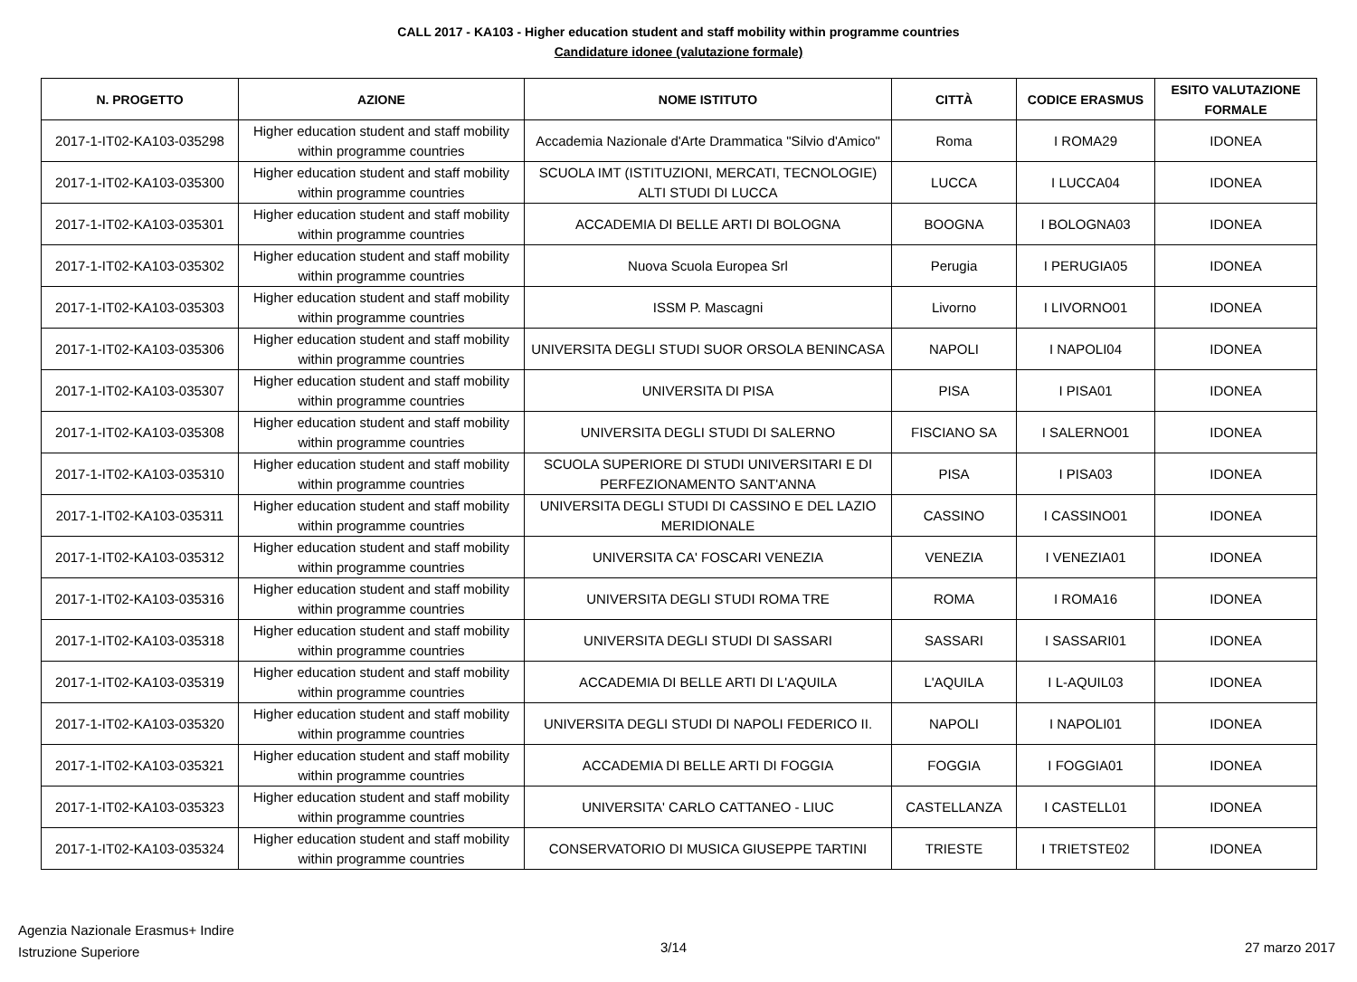CALL 2017 - KA103 - Higher education student and staff mobility within programme countries
Candidature idonee (valutazione formale)
| N. PROGETTO | AZIONE | NOME ISTITUTO | CITTÀ | CODICE ERASMUS | ESITO VALUTAZIONE FORMALE |
| --- | --- | --- | --- | --- | --- |
| 2017-1-IT02-KA103-035298 | Higher education student and staff mobility within programme countries | Accademia Nazionale d'Arte Drammatica "Silvio d'Amico" | Roma | I ROMA29 | IDONEA |
| 2017-1-IT02-KA103-035300 | Higher education student and staff mobility within programme countries | SCUOLA IMT (ISTITUZIONI, MERCATI, TECNOLOGIE) ALTI STUDI DI LUCCA | LUCCA | I LUCCA04 | IDONEA |
| 2017-1-IT02-KA103-035301 | Higher education student and staff mobility within programme countries | ACCADEMIA DI BELLE ARTI DI BOLOGNA | BOOGNA | I BOLOGNA03 | IDONEA |
| 2017-1-IT02-KA103-035302 | Higher education student and staff mobility within programme countries | Nuova Scuola Europea Srl | Perugia | I PERUGIA05 | IDONEA |
| 2017-1-IT02-KA103-035303 | Higher education student and staff mobility within programme countries | ISSM P. Mascagni | Livorno | I LIVORNO01 | IDONEA |
| 2017-1-IT02-KA103-035306 | Higher education student and staff mobility within programme countries | UNIVERSITA DEGLI STUDI SUOR ORSOLA BENINCASA | NAPOLI | I NAPOLI04 | IDONEA |
| 2017-1-IT02-KA103-035307 | Higher education student and staff mobility within programme countries | UNIVERSITA DI PISA | PISA | I PISA01 | IDONEA |
| 2017-1-IT02-KA103-035308 | Higher education student and staff mobility within programme countries | UNIVERSITA DEGLI STUDI DI SALERNO | FISCIANO SA | I SALERNO01 | IDONEA |
| 2017-1-IT02-KA103-035310 | Higher education student and staff mobility within programme countries | SCUOLA SUPERIORE DI STUDI UNIVERSITARI E DI PERFEZIONAMENTO SANT'ANNA | PISA | I PISA03 | IDONEA |
| 2017-1-IT02-KA103-035311 | Higher education student and staff mobility within programme countries | UNIVERSITA DEGLI STUDI DI CASSINO E DEL LAZIO MERIDIONALE | CASSINO | I CASSINO01 | IDONEA |
| 2017-1-IT02-KA103-035312 | Higher education student and staff mobility within programme countries | UNIVERSITA CA' FOSCARI VENEZIA | VENEZIA | I VENEZIA01 | IDONEA |
| 2017-1-IT02-KA103-035316 | Higher education student and staff mobility within programme countries | UNIVERSITA DEGLI STUDI ROMA TRE | ROMA | I ROMA16 | IDONEA |
| 2017-1-IT02-KA103-035318 | Higher education student and staff mobility within programme countries | UNIVERSITA DEGLI STUDI DI SASSARI | SASSARI | I SASSARI01 | IDONEA |
| 2017-1-IT02-KA103-035319 | Higher education student and staff mobility within programme countries | ACCADEMIA DI BELLE ARTI DI L'AQUILA | L'AQUILA | I L-AQUIL03 | IDONEA |
| 2017-1-IT02-KA103-035320 | Higher education student and staff mobility within programme countries | UNIVERSITA DEGLI STUDI DI NAPOLI FEDERICO II. | NAPOLI | I NAPOLI01 | IDONEA |
| 2017-1-IT02-KA103-035321 | Higher education student and staff mobility within programme countries | ACCADEMIA DI BELLE ARTI DI FOGGIA | FOGGIA | I FOGGIA01 | IDONEA |
| 2017-1-IT02-KA103-035323 | Higher education student and staff mobility within programme countries | UNIVERSITA' CARLO CATTANEO - LIUC | CASTELLANZA | I CASTELL01 | IDONEA |
| 2017-1-IT02-KA103-035324 | Higher education student and staff mobility within programme countries | CONSERVATORIO DI MUSICA GIUSEPPE TARTINI | TRIESTE | I TRIETSTE02 | IDONEA |
Agenzia Nazionale Erasmus+ Indire
Istruzione Superiore
3/14 27 marzo 2017